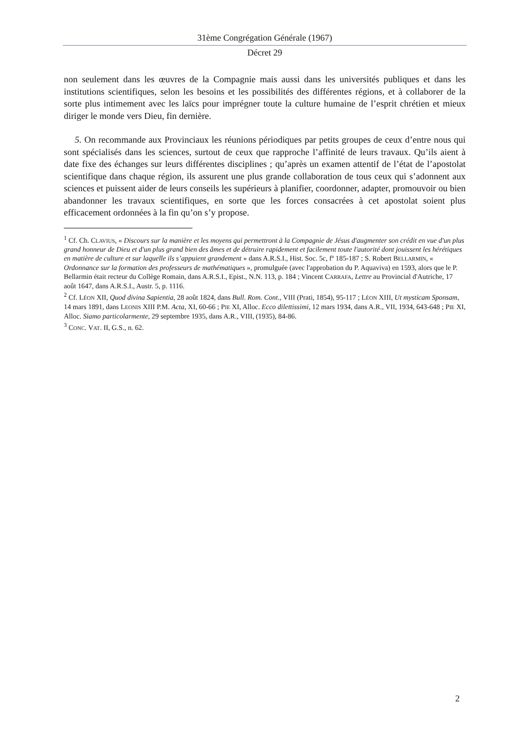31ème Congrégation Générale (1967)
Décret 29
non seulement dans les œuvres de la Compagnie mais aussi dans les universités publiques et dans les institutions scientifiques, selon les besoins et les possibilités des différentes régions, et à collaborer de la sorte plus intimement avec les laïcs pour imprégner toute la culture humaine de l’esprit chrétien et mieux diriger le monde vers Dieu, fin dernière.
5. On recommande aux Provinciaux les réunions périodiques par petits groupes de ceux d’entre nous qui sont spécialisés dans les sciences, surtout de ceux que rapproche l’affinité de leurs travaux. Qu’ils aient à date fixe des échanges sur leurs différentes disciplines ; qu’après un examen attentif de l’état de l’apostolat scientifique dans chaque région, ils assurent une plus grande collaboration de tous ceux qui s’adonnent aux sciences et puissent aider de leurs conseils les supérieurs à planifier, coordonner, adapter, promouvoir ou bien abandonner les travaux scientifiques, en sorte que les forces consacrées à cet apostolat soient plus efficacement ordonnées à la fin qu’on s’y propose.
<sup>1</sup> Cf. Ch. CLAVIUS, « Discours sur la manière et les moyens qui permettront à la Compagnie de Jésus d'augmenter son crédit en vue d'un plus grand honneur de Dieu et d'un plus grand bien des âmes et de détruire rapidement et facilement toute l'autorité dont jouissent les hérétiques en matière de culture et sur laquelle ils s’appuient grandement » dans A.R.S.I., Hist. Soc. 5c, fº 185-187 ; S. Robert BELLARMIN, « Ordonnance sur la formation des professeurs de mathématiques », promulguée (avec l'approbation du P. Aquaviva) en 1593, alors que le P. Bellarmin était recteur du Collège Romain, dans A.R.S.I., Epist., N.N. 113, p. 184 ; Vincent CARRAFA, Lettre au Provincial d'Autriche, 17 août 1647, dans A.R.S.I., Austr. 5, p. 1116.
<sup>2</sup> Cf. LÉON XII, Quod divina Sapientia, 28 août 1824, dans Bull. Rom. Cont., VIII (Prati, 1854), 95-117 ; LÉON XIII, Ut mysticam Sponsam, 14 mars 1891, dans LEONIS XIII P.M. Acta, XI, 60-66 ; PIE XI, Alloc. Ecco dilettissimi, 12 mars 1934, dans A.R., VII, 1934, 643-648 ; PIE XI, Alloc. Siamo particolarmente, 29 septembre 1935, dans A.R., VIII, (1935), 84-86.
<sup>3</sup> CONC. VAT. II, G.S., n. 62.
2